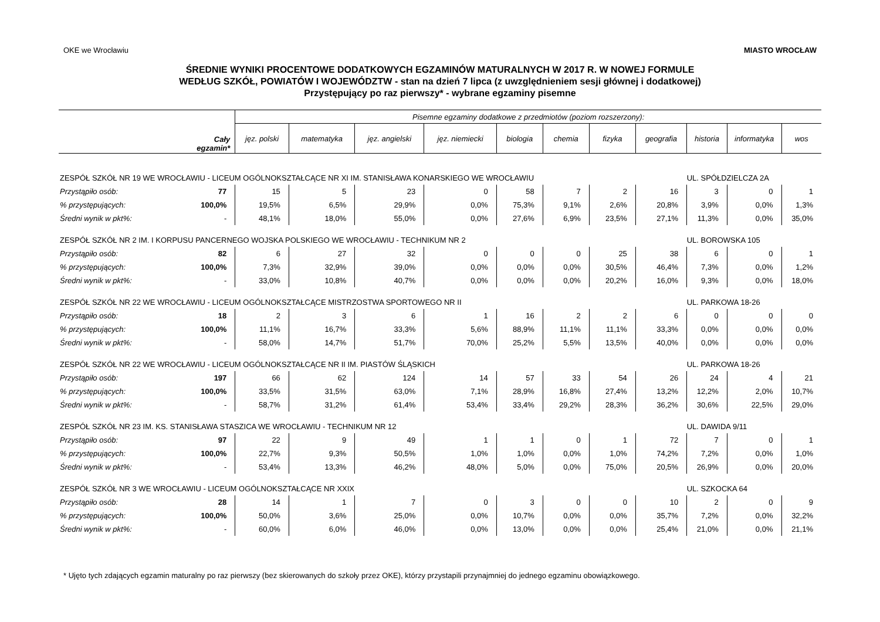OKE we Wrocławiu MIASTO WROCŁAW
ŚREDNIE WYNIKI PROCENTOWE DODATKOWYCH EGZAMINÓW MATURALNYCH W 2017 R. W NOWEJ FORMULE
WEDŁUG SZKÓŁ, POWIATÓW I WOJEWÓDZTW - stan na dzień 7 lipca (z uwzględnieniem sesji głównej i dodatkowej)
Przystępujący po raz pierwszy* - wybrane egzaminy pisemne
| Cały egzamin* | | Pisemne egzaminy dodatkowe z przedmiotów (poziom rozszerzony): | | | | | | | | | | |
| --- | --- | --- | --- | --- | --- | --- | --- | --- | --- | --- | --- | --- |
| | | jęz. polski | matematyka | jęz. angielski | jęz. niemiecki | biologia | chemia | fizyka | geografia | historia | informatyka | wos |
| ZESPÓŁ SZKÓŁ NR 19 WE WROCŁAWIU - LICEUM OGÓLNOKSZTAŁCĄCE NR XI IM. STANISŁAWA KONARSKIEGO WE WROCŁAWIU | | | | | | | | | | UL. SPÓŁDZIELCZA 2A | | |
| Przystąpiło osób: | 77 | 15 | 5 | 23 | 0 | 58 | 7 | 2 | 16 | 3 | 0 | 1 |
| % przystępujących: | 100,0% | 19,5% | 6,5% | 29,9% | 0,0% | 75,3% | 9,1% | 2,6% | 20,8% | 3,9% | 0,0% | 1,3% |
| Średni wynik w pkt%: | - | 48,1% | 18,0% | 55,0% | 0,0% | 27,6% | 6,9% | 23,5% | 27,1% | 11,3% | 0,0% | 35,0% |
| ZESPÓŁ SZKÓŁ NR 2 IM. I KORPUSU PANCERNEGO WOJSKA POLSKIEGO WE WROCŁAWIU - TECHNIKUM NR 2 | | | | | | | | | | UL. BOROWSKA 105 | | |
| Przystąpiło osób: | 82 | 6 | 27 | 32 | 0 | 0 | 0 | 25 | 38 | 6 | 0 | 1 |
| % przystępujących: | 100,0% | 7,3% | 32,9% | 39,0% | 0,0% | 0,0% | 0,0% | 30,5% | 46,4% | 7,3% | 0,0% | 1,2% |
| Średni wynik w pkt%: | - | 33,0% | 10,8% | 40,7% | 0,0% | 0,0% | 0,0% | 20,2% | 16,0% | 9,3% | 0,0% | 18,0% |
| ZESPÓŁ SZKÓŁ NR 22 WE WROCŁAWIU - LICEUM OGÓLNOKSZTAŁCĄCE MISTRZOSTWA SPORTOWEGO NR II | | | | | | | | | | UL. PARKOWA 18-26 | | |
| Przystąpiło osób: | 18 | 2 | 3 | 6 | 1 | 16 | 2 | 2 | 6 | 0 | 0 | 0 |
| % przystępujących: | 100,0% | 11,1% | 16,7% | 33,3% | 5,6% | 88,9% | 11,1% | 11,1% | 33,3% | 0,0% | 0,0% | 0,0% |
| Średni wynik w pkt%: | - | 58,0% | 14,7% | 51,7% | 70,0% | 25,2% | 5,5% | 13,5% | 40,0% | 0,0% | 0,0% | 0,0% |
| ZESPÓŁ SZKÓŁ NR 22 WE WROCŁAWIU - LICEUM OGÓLNOKSZTAŁCĄCE NR II IM. PIASTÓW ŚLĄSKICH | | | | | | | | | | UL. PARKOWA 18-26 | | |
| Przystąpiło osób: | 197 | 66 | 62 | 124 | 14 | 57 | 33 | 54 | 26 | 24 | 4 | 21 |
| % przystępujących: | 100,0% | 33,5% | 31,5% | 63,0% | 7,1% | 28,9% | 16,8% | 27,4% | 13,2% | 12,2% | 2,0% | 10,7% |
| Średni wynik w pkt%: | - | 58,7% | 31,2% | 61,4% | 53,4% | 33,4% | 29,2% | 28,3% | 36,2% | 30,6% | 22,5% | 29,0% |
| ZESPÓŁ SZKÓŁ NR 23 IM. KS. STANISŁAWA STASZICA WE WROCŁAWIU - TECHNIKUM NR 12 | | | | | | | | | | UL. DAWIDA 9/11 | | |
| Przystąpiło osób: | 97 | 22 | 9 | 49 | 1 | 1 | 0 | 1 | 72 | 7 | 0 | 1 |
| % przystępujących: | 100,0% | 22,7% | 9,3% | 50,5% | 1,0% | 1,0% | 0,0% | 1,0% | 74,2% | 7,2% | 0,0% | 1,0% |
| Średni wynik w pkt%: | - | 53,4% | 13,3% | 46,2% | 48,0% | 5,0% | 0,0% | 75,0% | 20,5% | 26,9% | 0,0% | 20,0% |
| ZESPÓŁ SZKÓŁ NR 3 WE WROCŁAWIU - LICEUM OGÓLNOKSZTAŁCĄCE NR XXIX | | | | | | | | | | UL. SZKOCKA 64 | | |
| Przystąpiło osób: | 28 | 14 | 1 | 7 | 0 | 3 | 0 | 0 | 10 | 2 | 0 | 9 |
| % przystępujących: | 100,0% | 50,0% | 3,6% | 25,0% | 0,0% | 10,7% | 0,0% | 0,0% | 35,7% | 7,2% | 0,0% | 32,2% |
| Średni wynik w pkt%: | - | 60,0% | 6,0% | 46,0% | 0,0% | 13,0% | 0,0% | 0,0% | 25,4% | 21,0% | 0,0% | 21,1% |
* Ujęto tych zdających egzamin maturalny po raz pierwszy (bez skierowanych do szkoły przez OKE), którzy przystapili przynajmniej do jednego egzaminu obowiązkowego.